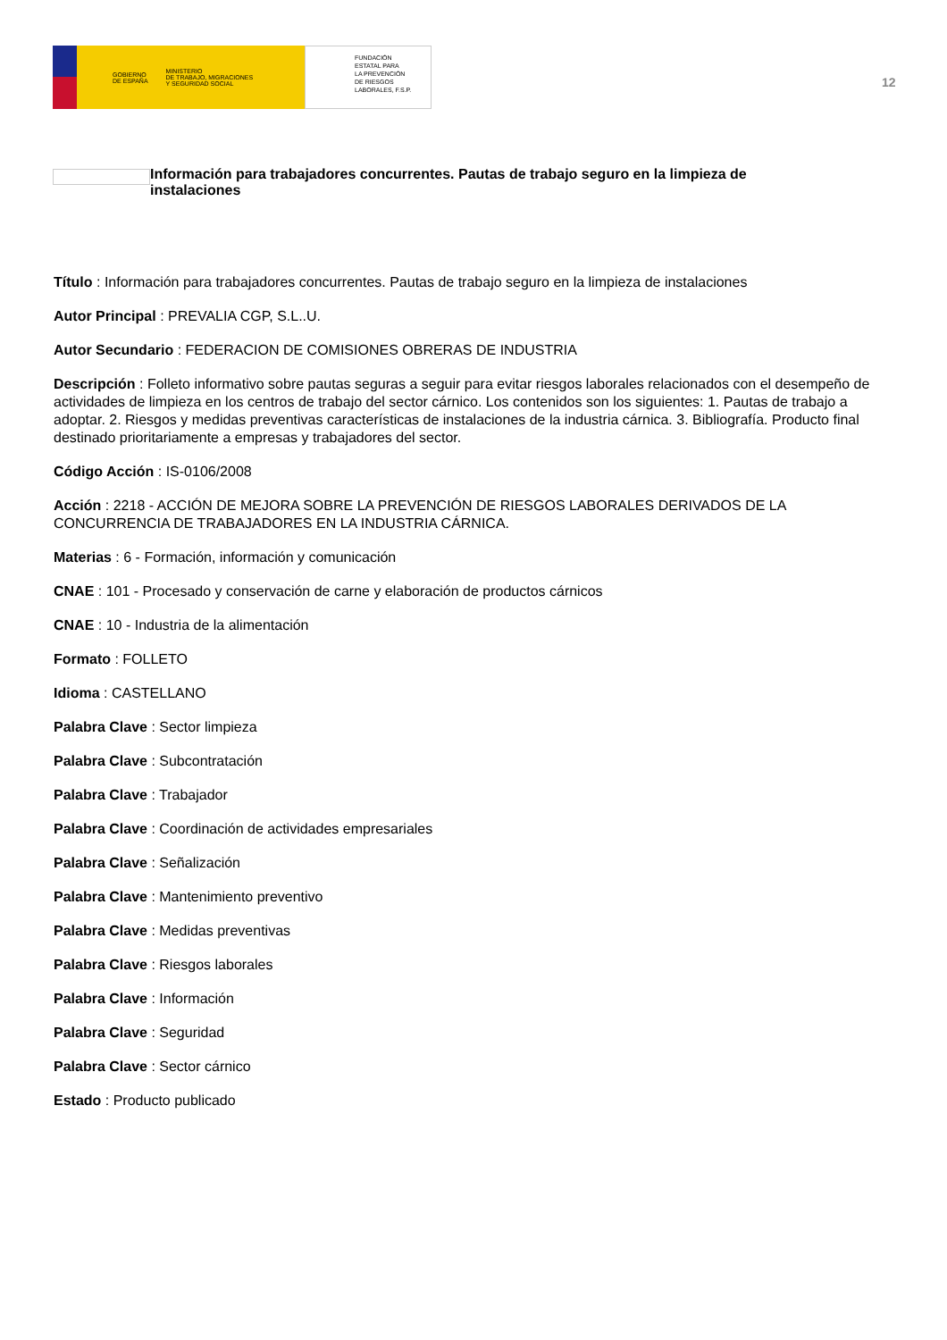GOBIERNO
DE ESPAÑA MINISTERIO
DE TRABAJO, MIGRACIONES
Y SEGURIDAD SOCIAL
FUNDACIÓN
ESTATAL PARA
LA PREVENCIÓN
DE RIESGOS
LABORALES, F.S.P.
12
Información para trabajadores concurrentes. Pautas de trabajo seguro en la limpieza de instalaciones
Título : Información para trabajadores concurrentes. Pautas de trabajo seguro en la limpieza de instalaciones
Autor Principal : PREVALIA CGP, S.L..U.
Autor Secundario : FEDERACION DE COMISIONES OBRERAS DE INDUSTRIA
Descripción : Folleto informativo sobre pautas seguras a seguir para evitar riesgos laborales relacionados con el desempeño de actividades de limpieza en los centros de trabajo del sector cárnico. Los contenidos son los siguientes: 1. Pautas de trabajo a adoptar. 2. Riesgos y medidas preventivas características de instalaciones de la industria cárnica. 3. Bibliografía. Producto final destinado prioritariamente a empresas y trabajadores del sector.
Código Acción : IS-0106/2008
Acción : 2218 - ACCIÓN DE MEJORA SOBRE LA PREVENCIÓN DE RIESGOS LABORALES DERIVADOS DE LA CONCURRENCIA DE TRABAJADORES EN LA INDUSTRIA CÁRNICA.
Materias : 6 - Formación, información y comunicación
CNAE : 101 - Procesado y conservación de carne y elaboración de productos cárnicos
CNAE : 10 - Industria de la alimentación
Formato : FOLLETO
Idioma : CASTELLANO
Palabra Clave : Sector limpieza
Palabra Clave : Subcontratación
Palabra Clave : Trabajador
Palabra Clave : Coordinación de actividades empresariales
Palabra Clave : Señalización
Palabra Clave : Mantenimiento preventivo
Palabra Clave : Medidas preventivas
Palabra Clave : Riesgos laborales
Palabra Clave : Información
Palabra Clave : Seguridad
Palabra Clave : Sector cárnico
Estado : Producto publicado